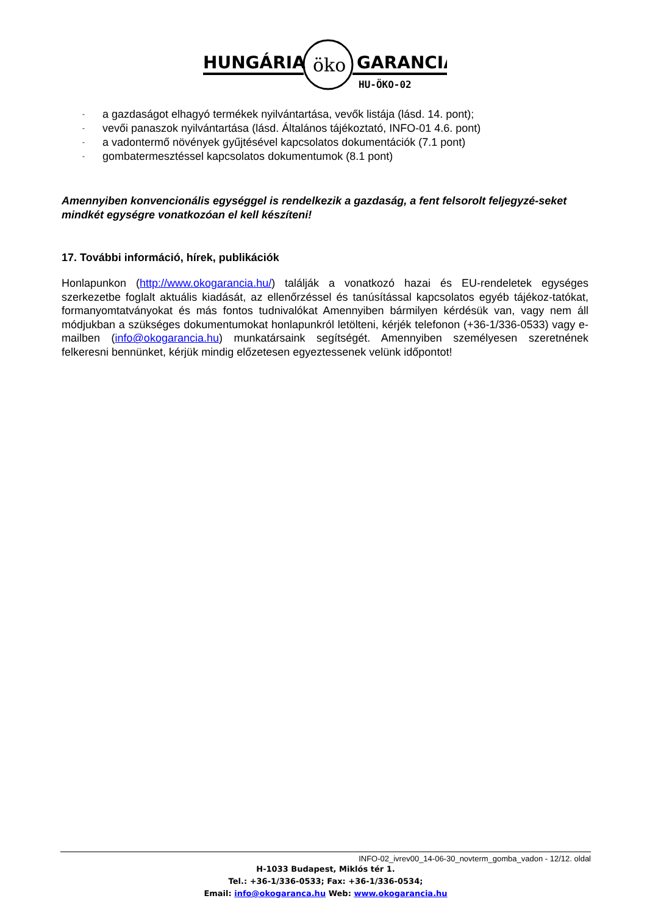HUNGÁRIA
öko
GARANCIA
HU-ÖKO-02
- a gazdaságot elhagyó termékek nyilvántartása, vevők listája (lásd. 14. pont);
- vevői panaszok nyilvántartása (lásd. Általános tájékoztató, INFO-01 4.6. pont)
- a vadontermő növények gyűjtésével kapcsolatos dokumentációk (7.1 pont)
- gombatermesztéssel kapcsolatos dokumentumok (8.1 pont)
Amennyiben konvencionális egységgel is rendelkezik a gazdaság, a fent felsorolt feljegyzé-seket mindkét egységre vonatkozóan el kell készíteni!
17. További információ, hírek, publikációk
Honlapunkon (http://www.okogarancia.hu/) találják a vonatkozó hazai és EU-rendeletek egységes szerkezetbe foglalt aktuális kiadását, az ellenőrzéssel és tanúsítással kapcsolatos egyéb tájékoz-tatókat, formanyomtatványokat és más fontos tudnivalókat Amennyiben bármilyen kérdésük van, vagy nem áll módjukban a szükséges dokumentumokat honlapunkról letölteni, kérjék telefonon (+36-1/336-0533) vagy e-mailben (info@okogarancia.hu) munkatársaink segítségét. Amennyiben személyesen szeretnének felkeresni bennünket, kérjük mindig előzetesen egyeztessenek velünk időpontot!
INFO-02_ivrev00_14-06-30_novterm_gomba_vadon - 12/12. oldal
H-1033 Budapest, Miklós tér 1.
Tel.: +36-1/336-0533; Fax: +36-1/336-0534;
Email: info@okogaranca.hu Web: www.okogarancia.hu